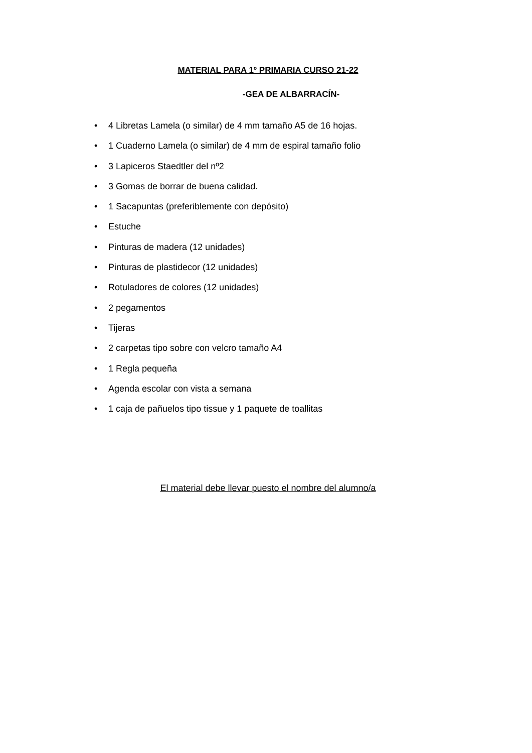MATERIAL PARA 1º PRIMARIA CURSO 21-22
-GEA DE ALBARRACÍN-
• 4 Libretas Lamela (o similar) de 4 mm tamaño A5 de 16 hojas.
• 1 Cuaderno Lamela (o similar) de 4 mm de espiral tamaño folio
• 3 Lapiceros Staedtler del nº2
• 3 Gomas de borrar de buena calidad.
• 1 Sacapuntas (preferiblemente con depósito)
• Estuche
• Pinturas de madera (12 unidades)
• Pinturas de plastidecor (12 unidades)
• Rotuladores de colores (12 unidades)
• 2 pegamentos
• Tijeras
• 2 carpetas tipo sobre con velcro tamaño A4
• 1 Regla pequeña
• Agenda escolar con vista a semana
• 1 caja de pañuelos tipo tissue y 1 paquete de toallitas
El material debe llevar puesto el nombre del alumno/a